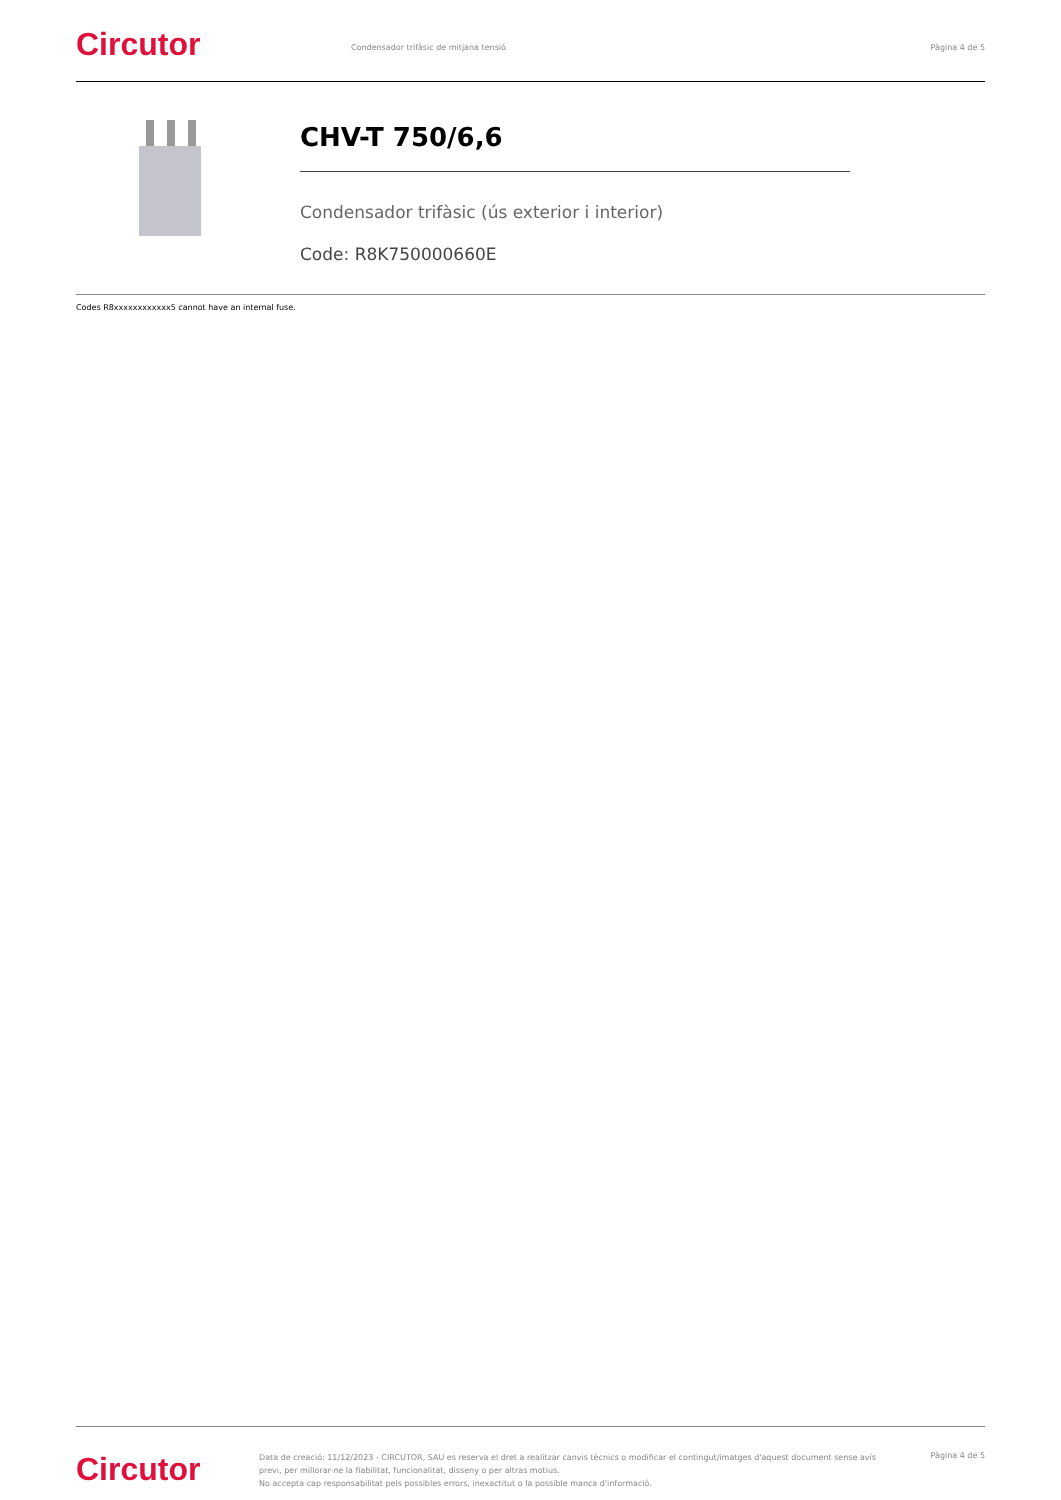Circutor
Condensador trifàsic de mitjana tensió
Pàgina 4 de 5
CHV-T 750/6,6
Condensador trifàsic (ús exterior i interior)
Code: R8K750000660E
Codes R8xxxxxxxxxxxx5 cannot have an internal fuse.
Circutor
Data de creació: 11/12/2023 - CIRCUTOR, SAU es reserva el dret a realitzar canvis tècnics o modificar el contingut/imatges d'aquest document sense avís previ, per millorar-ne la fiabilitat, funcionalitat, disseny o per altras motius.
No accepta cap responsabilitat pels possibles errors, inexactitut o la possible manca d'informació.
Pàgina 4 de 5